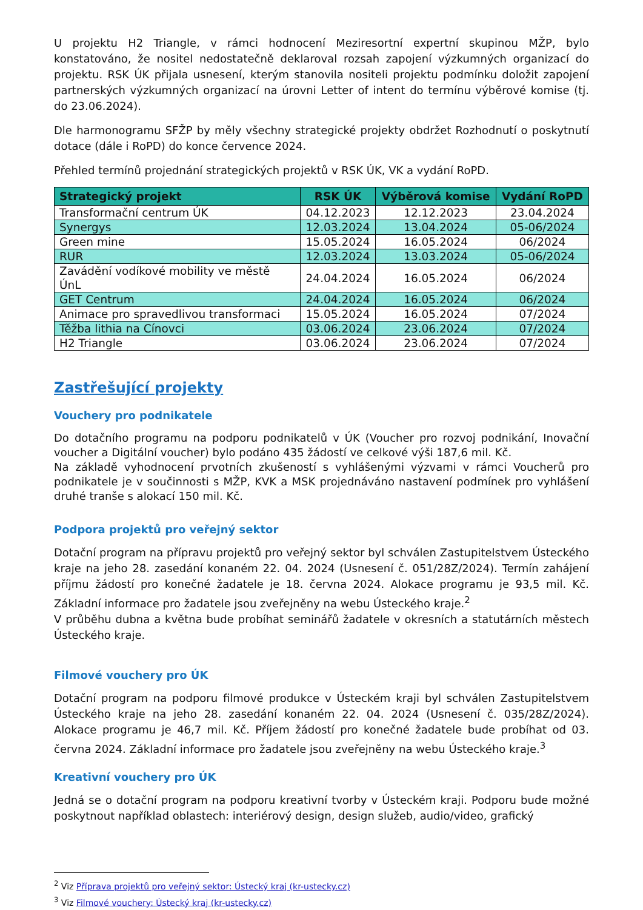U projektu H2 Triangle, v rámci hodnocení Meziresortní expertní skupinou MŽP, bylo konstatováno, že nositel nedostatečně deklaroval rozsah zapojení výzkumných organizací do projektu. RSK ÚK přijala usnesení, kterým stanovila nositeli projektu podmínku doložit zapojení partnerských výzkumných organizací na úrovni Letter of intent do termínu výběrové komise (tj. do 23.06.2024).
Dle harmonogramu SFŽP by měly všechny strategické projekty obdržet Rozhodnutí o poskytnutí dotace (dále i RoPD) do konce července 2024.
Přehled termínů projednání strategických projektů v RSK ÚK, VK a vydání RoPD.
| Strategický projekt | RSK ÚK | Výběrová komise | Vydání RoPD |
| --- | --- | --- | --- |
| Transformační centrum ÚK | 04.12.2023 | 12.12.2023 | 23.04.2024 |
| Synergys | 12.03.2024 | 13.04.2024 | 05-06/2024 |
| Green mine | 15.05.2024 | 16.05.2024 | 06/2024 |
| RUR | 12.03.2024 | 13.03.2024 | 05-06/2024 |
| Zavádění vodíkové mobility ve městě ÚnL | 24.04.2024 | 16.05.2024 | 06/2024 |
| GET Centrum | 24.04.2024 | 16.05.2024 | 06/2024 |
| Animace pro spravedlivou transformaci | 15.05.2024 | 16.05.2024 | 07/2024 |
| Těžba lithia na Cínovci | 03.06.2024 | 23.06.2024 | 07/2024 |
| H2 Triangle | 03.06.2024 | 23.06.2024 | 07/2024 |
Zastřešující projekty
Vouchery pro podnikatele
Do dotačního programu na podporu podnikatelů v ÚK (Voucher pro rozvoj podnikání, Inovační voucher a Digitální voucher) bylo podáno 435 žádostí ve celkové výši 187,6 mil. Kč.
Na základě vyhodnocení prvotních zkušeností s vyhlášenými výzvami v rámci Voucherů pro podnikatele je v součinnosti s MŽP, KVK a MSK projednáváno nastavení podmínek pro vyhlášení druhé tranše s alokací 150 mil. Kč.
Podpora projektů pro veřejný sektor
Dotační program na přípravu projektů pro veřejný sektor byl schválen Zastupitelstvem Ústeckého kraje na jeho 28. zasedání konaném 22. 04. 2024 (Usnesení č. 051/28Z/2024). Termín zahájení příjmu žádostí pro konečné žadatele je 18. června 2024. Alokace programu je 93,5 mil. Kč. Základní informace pro žadatele jsou zveřejněny na webu Ústeckého kraje.<sup>2</sup>
V průběhu dubna a května bude probíhat seminářů žadatele v okresních a statutárních městech Ústeckého kraje.
Filmové vouchery pro ÚK
Dotační program na podporu filmové produkce v Ústeckém kraji byl schválen Zastupitelstvem Ústeckého kraje na jeho 28. zasedání konaném 22. 04. 2024 (Usnesení č. 035/28Z/2024). Alokace programu je 46,7 mil. Kč. Příjem žádostí pro konečné žadatele bude probíhat od 03. června 2024. Základní informace pro žadatele jsou zveřejněny na webu Ústeckého kraje.<sup>3</sup>
Kreativní vouchery pro ÚK
Jedná se o dotační program na podporu kreativní tvorby v Ústeckém kraji. Podporu bude možné poskytnout například oblastech: interiérový design, design služeb, audio/video, grafický
<sup>2</sup> Viz Příprava projektů pro veřejný sektor: Ústecký kraj (kr-ustecky.cz)
<sup>3</sup> Viz Filmové vouchery: Ústecký kraj (kr-ustecky.cz)